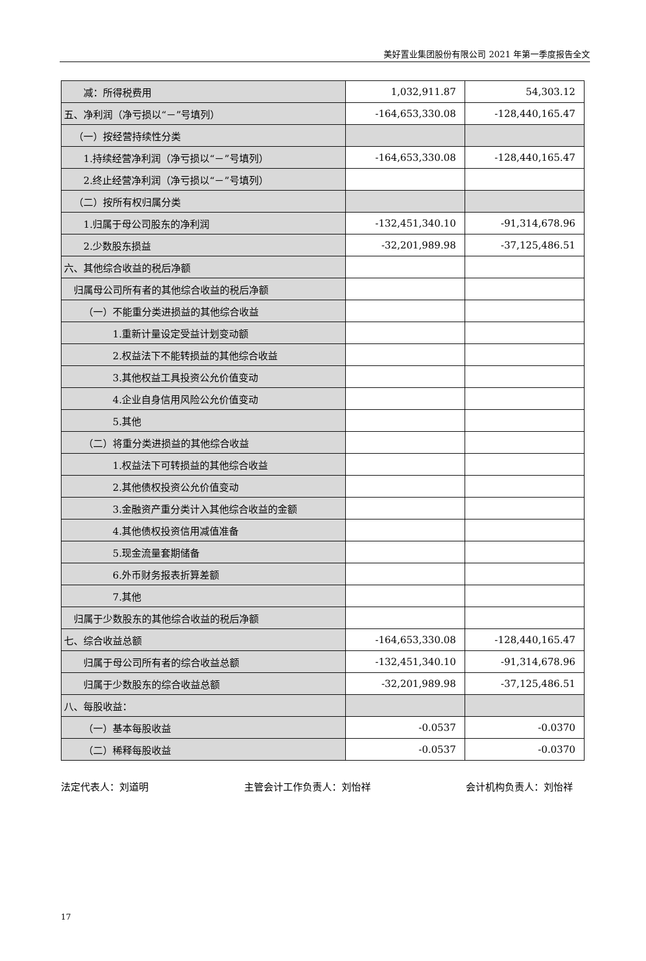美好置业集团股份有限公司 2021 年第一季度报告全文
| 减：所得税费用 | 1,032,911.87 | 54,303.12 |
| 五、净利润（净亏损以“－”号填列） | -164,653,330.08 | -128,440,165.47 |
| （一）按经营持续性分类 | | |
| 1.持续经营净利润（净亏损以“－”号填列） | -164,653,330.08 | -128,440,165.47 |
| 2.终止经营净利润（净亏损以“－”号填列） | | |
| （二）按所有权归属分类 | | |
| 1.归属于母公司股东的净利润 | -132,451,340.10 | -91,314,678.96 |
| 2.少数股东损益 | -32,201,989.98 | -37,125,486.51 |
| 六、其他综合收益的税后净额 | | |
| 归属母公司所有者的其他综合收益的税后净额 | | |
| （一）不能重分类进损益的其他综合收益 | | |
| 1.重新计量设定受益计划变动额 | | |
| 2.权益法下不能转损益的其他综合收益 | | |
| 3.其他权益工具投资公允价值变动 | | |
| 4.企业自身信用风险公允价值变动 | | |
| 5.其他 | | |
| （二）将重分类进损益的其他综合收益 | | |
| 1.权益法下可转损益的其他综合收益 | | |
| 2.其他债权投资公允价值变动 | | |
| 3.金融资产重分类计入其他综合收益的金额 | | |
| 4.其他债权投资信用减值准备 | | |
| 5.现金流量套期储备 | | |
| 6.外币财务报表折算差额 | | |
| 7.其他 | | |
| 归属于少数股东的其他综合收益的税后净额 | | |
| 七、综合收益总额 | -164,653,330.08 | -128,440,165.47 |
| 归属于母公司所有者的综合收益总额 | -132,451,340.10 | -91,314,678.96 |
| 归属于少数股东的综合收益总额 | -32,201,989.98 | -37,125,486.51 |
| 八、每股收益： | | |
| （一）基本每股收益 | -0.0537 | -0.0370 |
| （二）稀释每股收益 | -0.0537 | -0.0370 |
法定代表人：刘道明 主管会计工作负责人：刘怡祥 会计机构负责人：刘怡祥
17